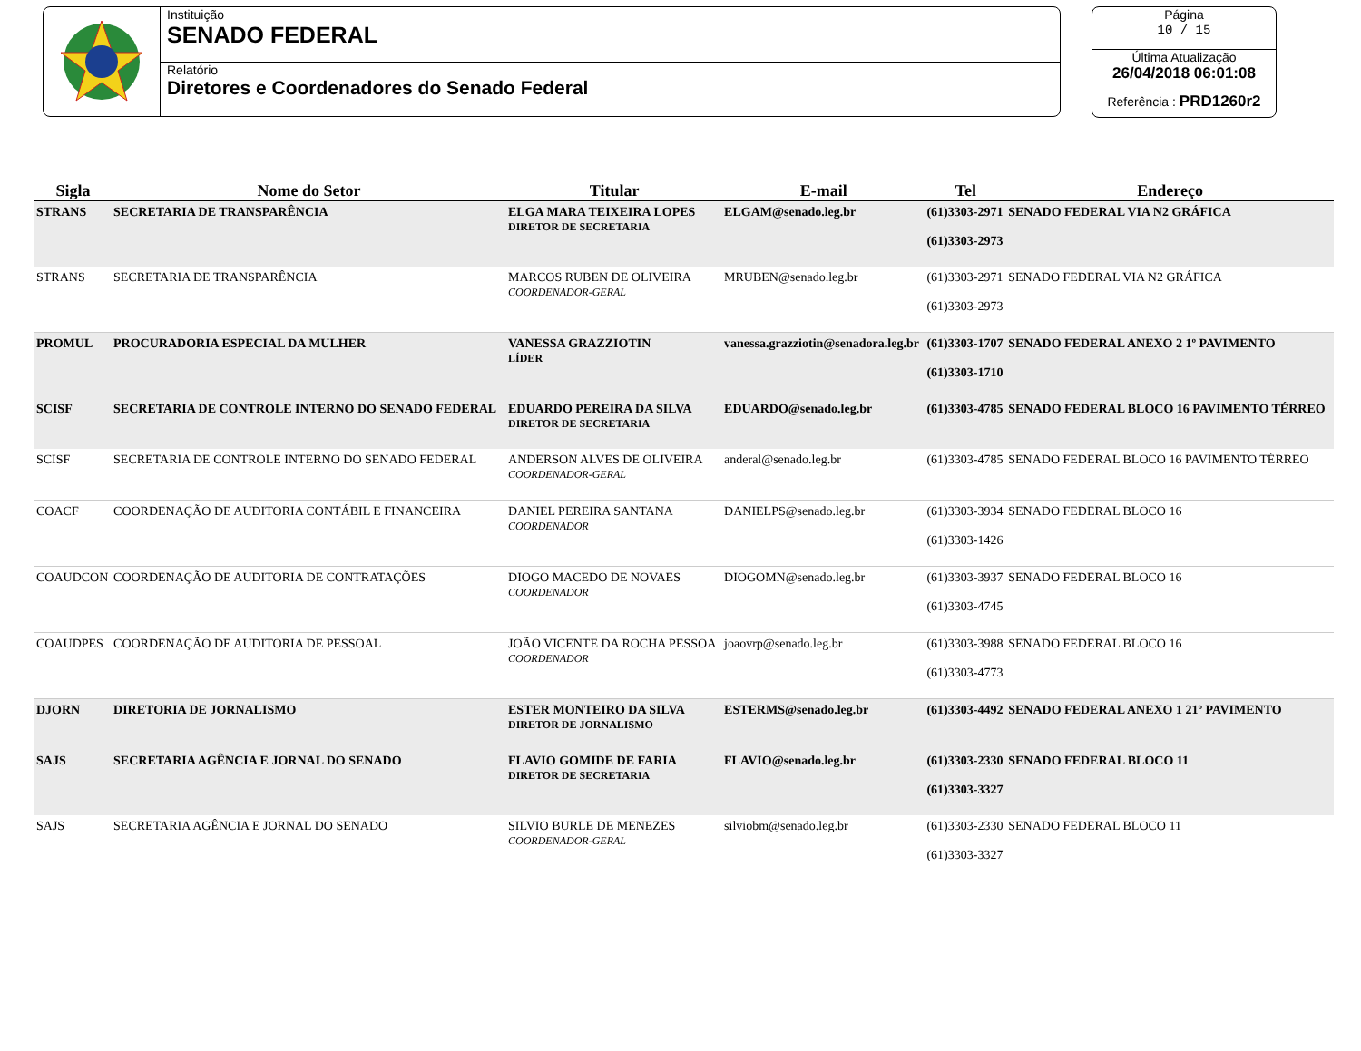Instituição
SENADO FEDERAL
Relatório
Diretores e Coordenadores do Senado Federal
Página
10 / 15
Última Atualização
26/04/2018 06:01:08
Referência : PRD1260r2
| Sigla | Nome do Setor | Titular | E-mail | Tel | Endereço |
| --- | --- | --- | --- | --- | --- |
| STRANS | SECRETARIA DE TRANSPARÊNCIA | ELGA MARA TEIXEIRA LOPES DIRETOR DE SECRETARIA | ELGAM@senado.leg.br | (61)3303-2971 (61)3303-2973 | SENADO FEDERAL VIA N2 GRÁFICA |
| STRANS | SECRETARIA DE TRANSPARÊNCIA | MARCOS RUBEN DE OLIVEIRA COORDENADOR-GERAL | MRUBEN@senado.leg.br | (61)3303-2971 (61)3303-2973 | SENADO FEDERAL VIA N2 GRÁFICA |
| PROMUL | PROCURADORIA ESPECIAL DA MULHER | VANESSA GRAZZIOTIN LÍDER | vanessa.grazziotin@senadora.leg.br | (61)3303-1707 (61)3303-1710 | SENADO FEDERAL ANEXO 2 1º PAVIMENTO |
| SCISF | SECRETARIA DE CONTROLE INTERNO DO SENADO FEDERAL | EDUARDO PEREIRA DA SILVA DIRETOR DE SECRETARIA | EDUARDO@senado.leg.br | (61)3303-4785 | SENADO FEDERAL BLOCO 16 PAVIMENTO TÉRREO |
| SCISF | SECRETARIA DE CONTROLE INTERNO DO SENADO FEDERAL | ANDERSON ALVES DE OLIVEIRA COORDENADOR-GERAL | anderal@senado.leg.br | (61)3303-4785 | SENADO FEDERAL BLOCO 16 PAVIMENTO TÉRREO |
| COACF | COORDENAÇÃO DE AUDITORIA CONTÁBIL E FINANCEIRA | DANIEL PEREIRA SANTANA COORDENADOR | DANIELPS@senado.leg.br | (61)3303-3934 (61)3303-1426 | SENADO FEDERAL BLOCO 16 |
| COAUDCON | COORDENAÇÃO DE AUDITORIA DE CONTRATAÇÕES | DIOGO MACEDO DE NOVAES COORDENADOR | DIOGOMN@senado.leg.br | (61)3303-3937 (61)3303-4745 | SENADO FEDERAL BLOCO 16 |
| COAUDPES | COORDENAÇÃO DE AUDITORIA DE PESSOAL | JOÃO VICENTE DA ROCHA PESSOA COORDENADOR | joaovrp@senado.leg.br | (61)3303-3988 (61)3303-4773 | SENADO FEDERAL BLOCO 16 |
| DJORN | DIRETORIA DE JORNALISMO | ESTER MONTEIRO DA SILVA DIRETOR DE JORNALISMO | ESTERMS@senado.leg.br | (61)3303-4492 | SENADO FEDERAL ANEXO 1 21º PAVIMENTO |
| SAJS | SECRETARIA AGÊNCIA E JORNAL DO SENADO | FLAVIO GOMIDE DE FARIA DIRETOR DE SECRETARIA | FLAVIO@senado.leg.br | (61)3303-2330 (61)3303-3327 | SENADO FEDERAL BLOCO 11 |
| SAJS | SECRETARIA AGÊNCIA E JORNAL DO SENADO | SILVIO BURLE DE MENEZES COORDENADOR-GERAL | silviobm@senado.leg.br | (61)3303-2330 (61)3303-3327 | SENADO FEDERAL BLOCO 11 |